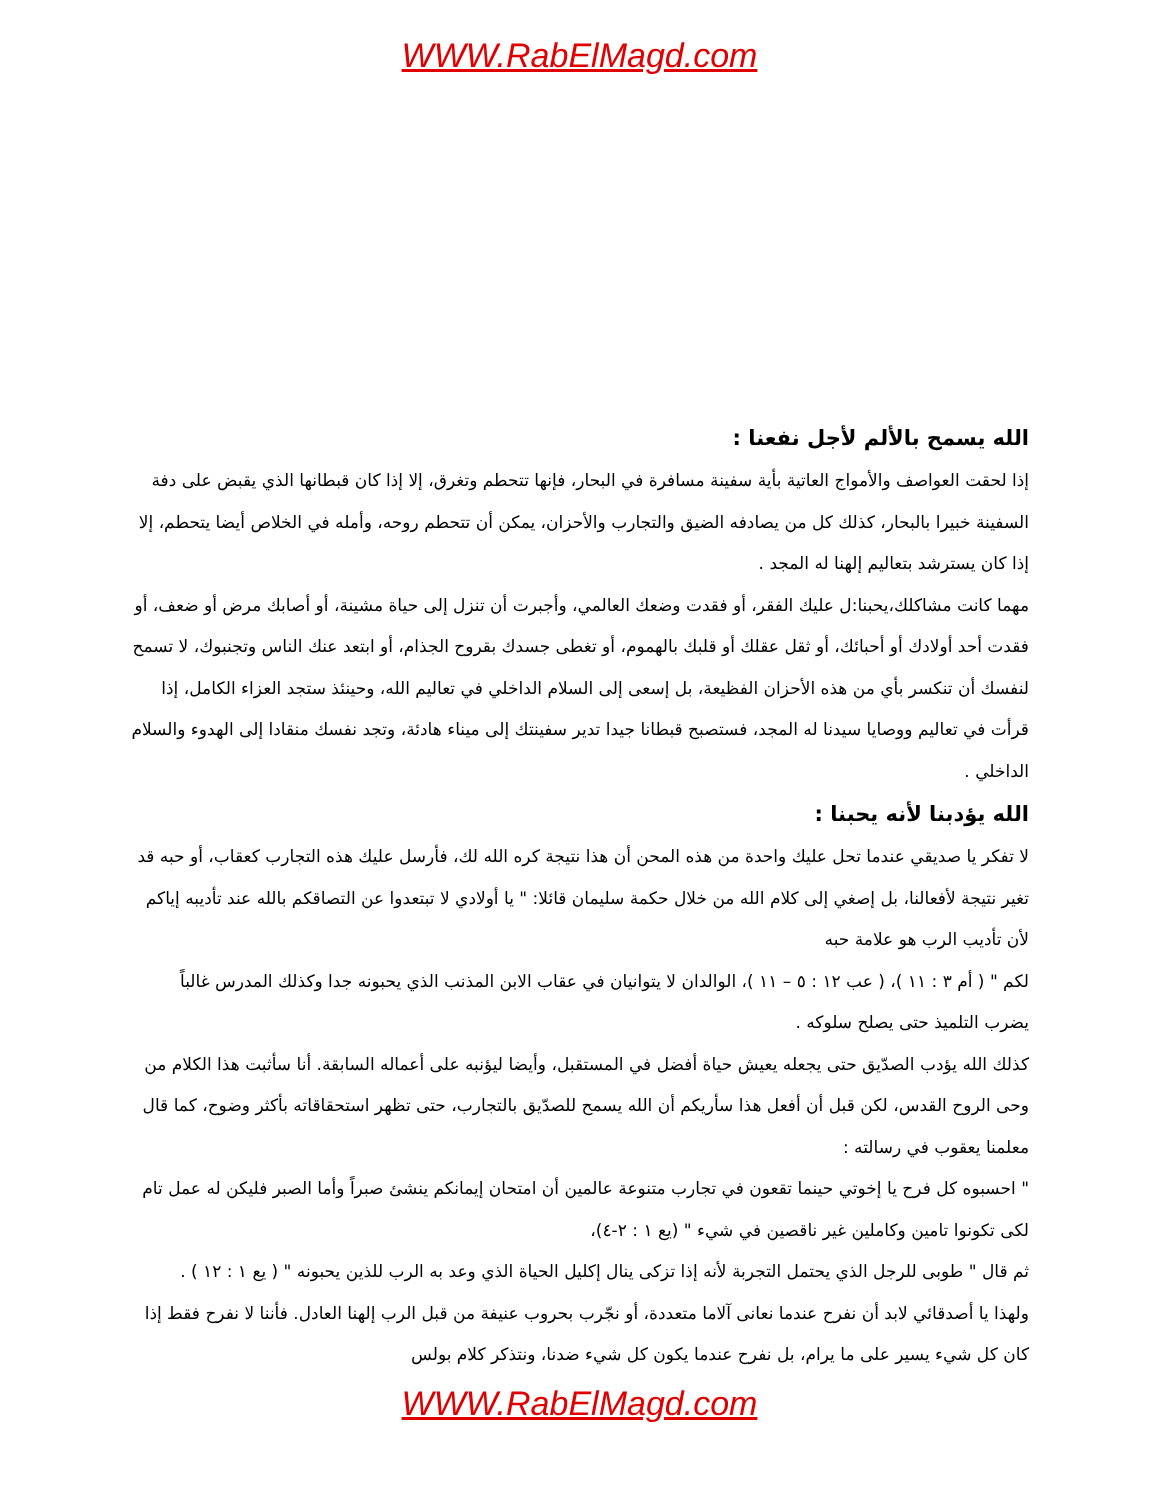WWW.RabElMagd.com
الله يسمح بالألم لأجل نفعنا :
إذا لحقت العواصف والأمواج العاتية بأية سفينة مسافرة في البحار، فإنها تتحطم وتغرق، إلا إذا كان قبطانها الذي يقبض على دفة السفينة خبيرا بالبحار، كذلك كل من يصادفه الضيق والتجارب والأحزان، يمكن أن تتحطم روحه، وأمله في الخلاص أيضا يتحطم، إلا إذا كان يسترشد بتعاليم إلهنا له المجد .
مهما كانت مشاكلك،يحبنا:ل عليك الفقر، أو فقدت وضعك العالمي، وأجبرت أن تنزل إلى حياة مشينة، أو أصابك مرض أو ضعف، أو فقدت أحد أولادك أو أحبائك، أو ثقل عقلك أو قلبك بالهموم، أو تغطى جسدك بقروح الجذام، أو ابتعد عنك الناس وتجنبوك، لا تسمح لنفسك أن تنكسر بأي من هذه الأحزان الفظيعة، بل إسعى إلى السلام الداخلي في تعاليم الله، وحينئذ ستجد العزاء الكامل، إذا قرأت في تعاليم ووصايا سيدنا له المجد، فستصبح قبطانا جيدا تدير سفينتك إلى ميناء هادئة، وتجد نفسك منقادا إلى الهدوء والسلام الداخلي .
الله يؤدبنا لأنه يحبنا :
لا تفكر يا صديقي عندما تحل عليك واحدة من هذه المحن أن هذا نتيجة كره الله لك، فأرسل عليك هذه التجارب كعقاب، أو حبه قد تغير نتيجة لأفعالنا، بل إصغي إلى كلام الله من خلال حكمة سليمان قائلا: " يا أولادي لا تبتعدوا عن التصاقكم بالله عند تأديبه إياكم لأن تأديب الرب هو علامة حبه
لكم " ( أم ٣ : ١١ )، ( عب ١٢ : ٥ – ١١ )، الوالدان لا يتوانيان في عقاب الابن المذنب الذي يحبونه جدا وكذلك المدرس غالباً يضرب التلميذ حتى يصلح سلوكه .
كذلك الله يؤدب الصدّيق حتى يجعله يعيش حياة أفضل في المستقبل، وأيضا ليؤنبه على أعماله السابقة. أنا سأثبت هذا الكلام من وحى الروح القدس، لكن قبل أن أفعل هذا سأريكم أن الله يسمح للصدّيق بالتجارب، حتى تظهر استحقاقاته بأكثر وضوح، كما قال معلمنا يعقوب في رسالته :
" احسبوه كل فرح يا إخوتي حينما تقعون في تجارب متنوعة عالمين أن امتحان إيمانكم ينشئ صبراً وأما الصبر فليكن له عمل تام لكى تكونوا تامين وكاملين غير ناقصين في شيء " (يع ١ : ٢-٤)،
ثم قال " طوبى للرجل الذي يحتمل التجربة لأنه إذا تزكى ينال إكليل الحياة الذي وعد به الرب للذين يحبونه " ( يع ١ : ١٢ ) .
ولهذا يا أصدقائي لابد أن نفرح عندما نعانى آلاما متعددة، أو نجّرب بحروب عنيفة من قبل الرب إلهنا العادل. فأننا لا نفرح فقط إذا كان كل شيء يسير على ما يرام، بل نفرح عندما يكون كل شيء ضدنا، ونتذكر كلام بولس
WWW.RabElMagd.com